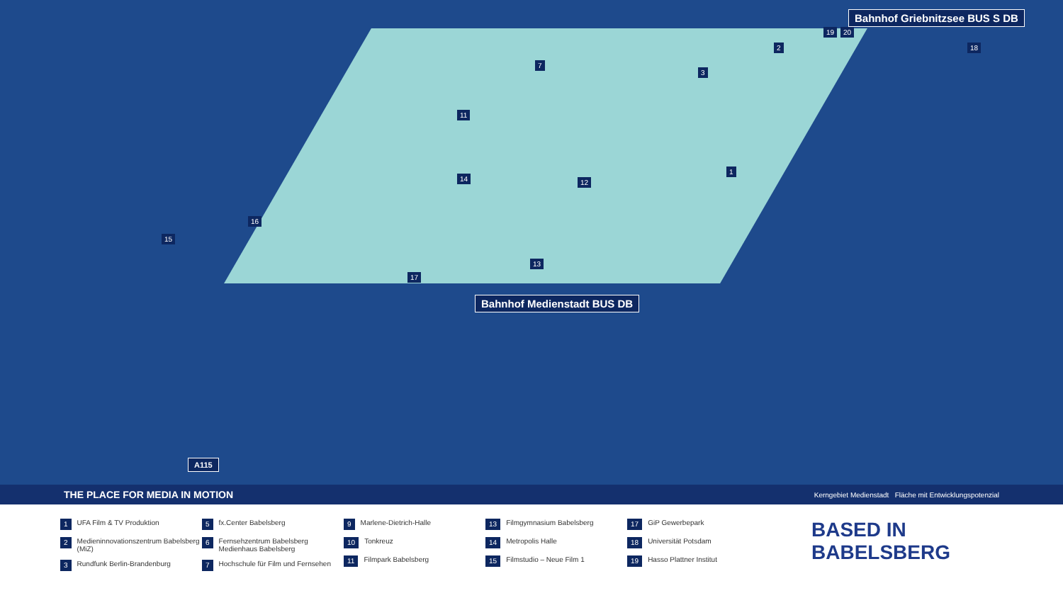Bahnhof Griebnitzsee BUS S DB
Bahnhof Medienstadt BUS DB
1
2
3
7
11
14
16
15
13
17
12
19 20
18
A115
THE PLACE FOR MEDIA IN MOTION Kerngebiet Medienstadt Fläche mit Entwicklungspotenzial
1 UFA Film & TV Produktion
2 Medieninnovationszentrum Babelsberg (MiZ)
3 Rundfunk Berlin-Brandenburg
5 fx.Center Babelsberg
6 Fernsehzentrum Babelsberg Medienhaus Babelsberg
7 Hochschule für Film und Fernsehen
9 Marlene-Dietrich-Halle
10 Tonkreuz
11 Filmpark Babelsberg
13 Filmgymnasium Babelsberg
14 Metropolis Halle
15 Filmstudio – Neue Film 1
17 GiP Gewerbepark
18 Universität Potsdam
19 Hasso Plattner Institut
BASED IN
BABELSBERG